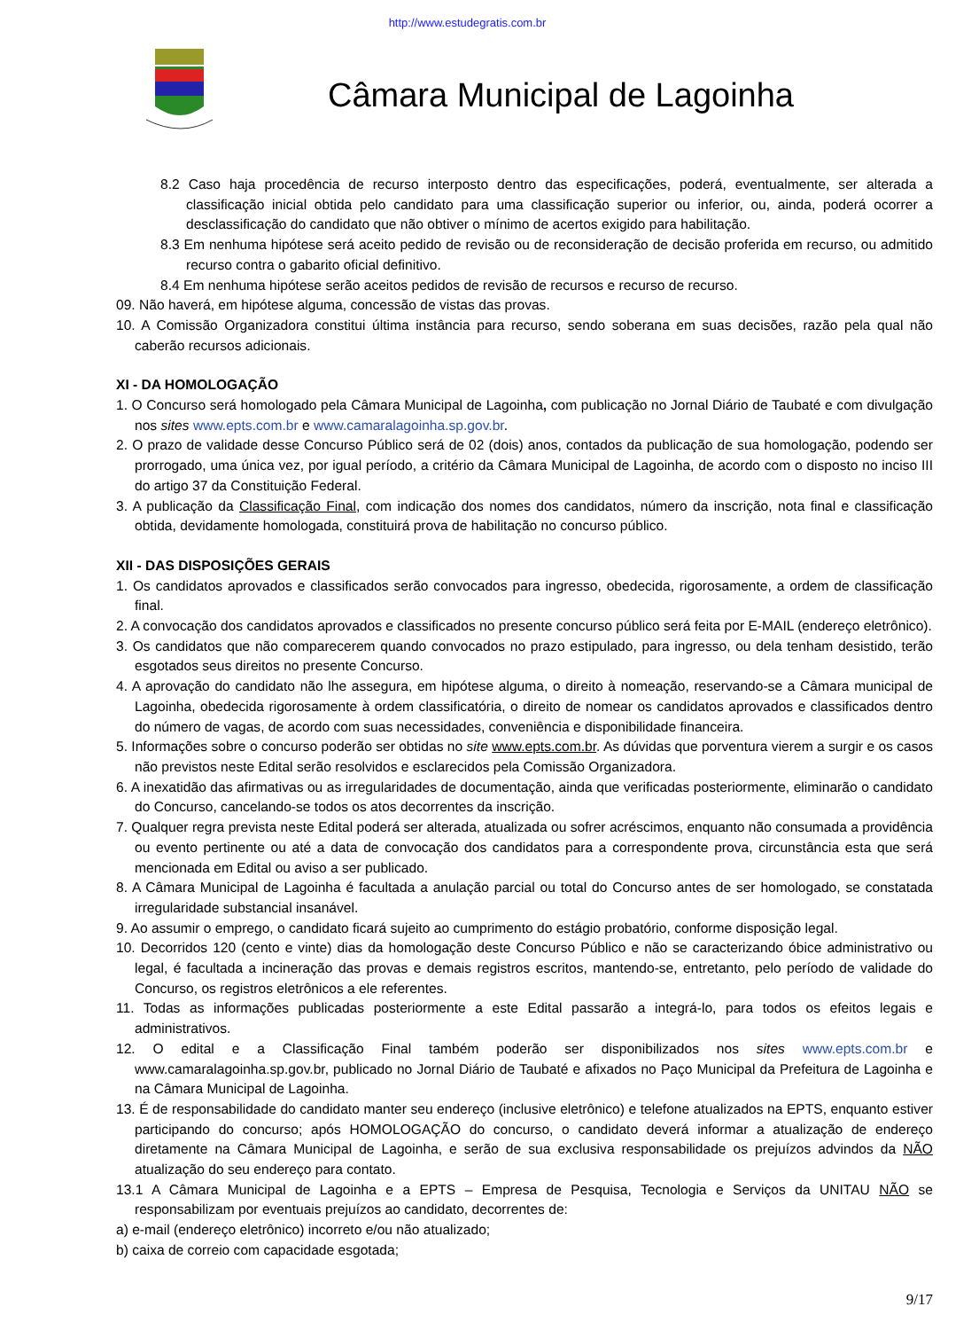http://www.estudegratis.com.br
Câmara Municipal de Lagoinha
8.2 Caso haja procedência de recurso interposto dentro das especificações, poderá, eventualmente, ser alterada a classificação inicial obtida pelo candidato para uma classificação superior ou inferior, ou, ainda, poderá ocorrer a desclassificação do candidato que não obtiver o mínimo de acertos exigido para habilitação.
8.3 Em nenhuma hipótese será aceito pedido de revisão ou de reconsideração de decisão proferida em recurso, ou admitido recurso contra o gabarito oficial definitivo.
8.4 Em nenhuma hipótese serão aceitos pedidos de revisão de recursos e recurso de recurso.
09. Não haverá, em hipótese alguma, concessão de vistas das provas.
10. A Comissão Organizadora constitui última instância para recurso, sendo soberana em suas decisões, razão pela qual não caberão recursos adicionais.
XI - DA HOMOLOGAÇÃO
1. O Concurso será homologado pela Câmara Municipal de Lagoinha, com publicação no Jornal Diário de Taubaté e com divulgação nos sites www.epts.com.br e www.camaralagoinha.sp.gov.br.
2. O prazo de validade desse Concurso Público será de 02 (dois) anos, contados da publicação de sua homologação, podendo ser prorrogado, uma única vez, por igual período, a critério da Câmara Municipal de Lagoinha, de acordo com o disposto no inciso III do artigo 37 da Constituição Federal.
3. A publicação da Classificação Final, com indicação dos nomes dos candidatos, número da inscrição, nota final e classificação obtida, devidamente homologada, constituirá prova de habilitação no concurso público.
XII - DAS DISPOSIÇÕES GERAIS
1. Os candidatos aprovados e classificados serão convocados para ingresso, obedecida, rigorosamente, a ordem de classificação final.
2. A convocação dos candidatos aprovados e classificados no presente concurso público será feita por E-MAIL (endereço eletrônico).
3. Os candidatos que não comparecerem quando convocados no prazo estipulado, para ingresso, ou dela tenham desistido, terão esgotados seus direitos no presente Concurso.
4. A aprovação do candidato não lhe assegura, em hipótese alguma, o direito à nomeação, reservando-se a Câmara municipal de Lagoinha, obedecida rigorosamente à ordem classificatória, o direito de nomear os candidatos aprovados e classificados dentro do número de vagas, de acordo com suas necessidades, conveniência e disponibilidade financeira.
5. Informações sobre o concurso poderão ser obtidas no site www.epts.com.br. As dúvidas que porventura vierem a surgir e os casos não previstos neste Edital serão resolvidos e esclarecidos pela Comissão Organizadora.
6. A inexatidão das afirmativas ou as irregularidades de documentação, ainda que verificadas posteriormente, eliminarão o candidato do Concurso, cancelando-se todos os atos decorrentes da inscrição.
7. Qualquer regra prevista neste Edital poderá ser alterada, atualizada ou sofrer acréscimos, enquanto não consumada a providência ou evento pertinente ou até a data de convocação dos candidatos para a correspondente prova, circunstância esta que será mencionada em Edital ou aviso a ser publicado.
8. A Câmara Municipal de Lagoinha é facultada a anulação parcial ou total do Concurso antes de ser homologado, se constatada irregularidade substancial insanável.
9. Ao assumir o emprego, o candidato ficará sujeito ao cumprimento do estágio probatório, conforme disposição legal.
10. Decorridos 120 (cento e vinte) dias da homologação deste Concurso Público e não se caracterizando óbice administrativo ou legal, é facultada a incineração das provas e demais registros escritos, mantendo-se, entretanto, pelo período de validade do Concurso, os registros eletrônicos a ele referentes.
11. Todas as informações publicadas posteriormente a este Edital passarão a integrá-lo, para todos os efeitos legais e administrativos.
12. O edital e a Classificação Final também poderão ser disponibilizados nos sites www.epts.com.br e www.camaralagoinha.sp.gov.br, publicado no Jornal Diário de Taubaté e afixados no Paço Municipal da Prefeitura de Lagoinha e na Câmara Municipal de Lagoinha.
13. É de responsabilidade do candidato manter seu endereço (inclusive eletrônico) e telefone atualizados na EPTS, enquanto estiver participando do concurso; após HOMOLOGAÇÃO do concurso, o candidato deverá informar a atualização de endereço diretamente na Câmara Municipal de Lagoinha, e serão de sua exclusiva responsabilidade os prejuízos advindos da NÃO atualização do seu endereço para contato.
13.1 A Câmara Municipal de Lagoinha e a EPTS – Empresa de Pesquisa, Tecnologia e Serviços da UNITAU NÃO se responsabilizam por eventuais prejuízos ao candidato, decorrentes de:
a) e-mail (endereço eletrônico) incorreto e/ou não atualizado;
b) caixa de correio com capacidade esgotada;
9/17